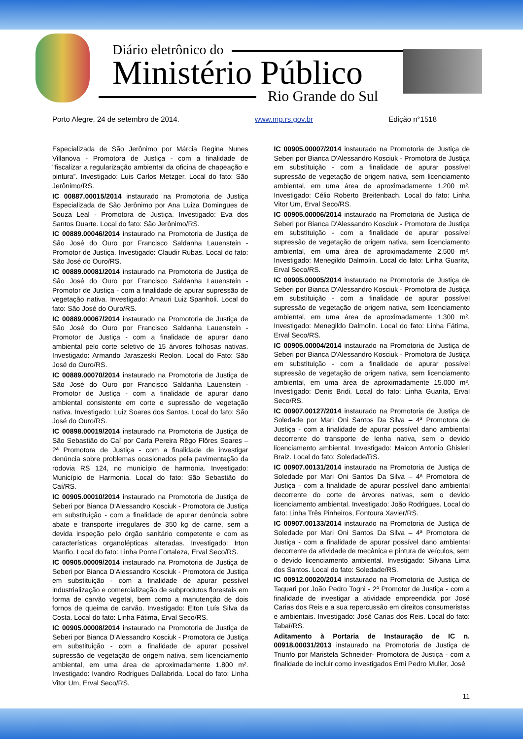Diário eletrônico do
Ministério Público
Rio Grande do Sul
Porto Alegre, 24 de setembro de 2014. www.mp.rs.gov.br Edição n°1518
Especializada de São Jerônimo por Márcia Regina Nunes Villanova - Promotora de Justiça - com a finalidade de "fiscalizar a regularização ambiental da oficina de chapeação e pintura”. Investigado: Luis Carlos Metzger. Local do fato: São Jerônimo/RS.
IC 00887.00015/2014 instaurado na Promotoria de Justiça Especializada de São Jerônimo por Ana Luiza Domingues de Souza Leal - Promotora de Justiça. Investigado: Eva dos Santos Duarte. Local do fato: São Jerônimo/RS.
IC 00889.00046/2014 instaurado na Promotoria de Justiça de São José do Ouro por Francisco Saldanha Lauenstein - Promotor de Justiça. Investigado: Claudir Rubas. Local do fato: São José do Ouro/RS.
IC 00889.00081/2014 instaurado na Promotoria de Justiça de São José do Ouro por Francisco Saldanha Lauenstein - Promotor de Justiça - com a finalidade de apurar supressão de vegetação nativa. Investigado: Amauri Luiz Spanholi. Local do fato: São José do Ouro/RS.
IC 00889.00067/2014 instaurado na Promotoria de Justiça de São José do Ouro por Francisco Saldanha Lauenstein - Promotor de Justiça - com a finalidade de apurar dano ambiental pelo corte seletivo de 15 árvores folhosas nativas. Investigado: Armando Jaraszeski Reolon. Local do Fato: São José do Ouro/RS.
IC 00889.00070/2014 instaurado na Promotoria de Justiça de São José do Ouro por Francisco Saldanha Lauenstein - Promotor de Justiça - com a finalidade de apurar dano ambiental consistente em corte e supressão de vegetação nativa. Investigado: Luiz Soares dos Santos. Local do fato: São José do Ouro/RS.
IC 00898.00019/2014 instaurado na Promotoria de Justiça de São Sebastião do Caí por Carla Pereira Rêgo Flôres Soares – 2ª Promotora de Justiça - com a finalidade de investigar denúncia sobre problemas ocasionados pela pavimentação da rodovia RS 124, no município de harmonia. Investigado: Município de Harmonia. Local do fato: São Sebastião do Caí/RS.
IC 00905.00010/2014 instaurado na Promotoria de Justiça de Seberi por Bianca D'Alessandro Kosciuk - Promotora de Justiça em substituição - com a finalidade de apurar denúncia sobre abate e transporte irregulares de 350 kg de carne, sem a devida inspeção pelo órgão sanitário competente e com as características organolépticas alteradas. Investigado: Irton Manfio. Local do fato: Linha Ponte Fortaleza, Erval Seco/RS.
IC 00905.00009/2014 instaurado na Promotoria de Justiça de Seberi por Bianca D'Alessandro Kosciuk - Promotora de Justiça em substituição - com a finalidade de apurar possível industrialização e comercialização de subprodutos florestais em forma de carvão vegetal, bem como a manutenção de dois fornos de queima de carvão. Investigado: Elton Luís Silva da Costa. Local do fato: Linha Fátima, Erval Seco/RS.
IC 00905.00008/2014 instaurado na Promotoria de Justiça de Seberi por Bianca D'Alessandro Kosciuk - Promotora de Justiça em substituição - com a finalidade de apurar possível supressão de vegetação de origem nativa, sem licenciamento ambiental, em uma área de aproximadamente 1.800 m². Investigado: Ivandro Rodrigues Dallabrida. Local do fato: Linha Vitor Um, Erval Seco/RS.
IC 00905.00007/2014 instaurado na Promotoria de Justiça de Seberi por Bianca D'Alessandro Kosciuk - Promotora de Justiça em substituição - com a finalidade de apurar possível supressão de vegetação de origem nativa, sem licenciamento ambiental, em uma área de aproximadamente 1.200 m². Investigado: Célio Roberto Breitenbach. Local do fato: Linha Vitor Um, Erval Seco/RS.
IC 00905.00006/2014 instaurado na Promotoria de Justiça de Seberi por Bianca D'Alessandro Kosciuk - Promotora de Justiça em substituição - com a finalidade de apurar possível supressão de vegetação de origem nativa, sem licenciamento ambiental, em uma área de aproximadamente 2.500 m². Investigado: Menegildo Dalmolin. Local do fato: Linha Guarita, Erval Seco/RS.
IC 00905.00005/2014 instaurado na Promotoria de Justiça de Seberi por Bianca D'Alessandro Kosciuk - Promotora de Justiça em substituição - com a finalidade de apurar possível supressão de vegetação de origem nativa, sem licenciamento ambiental, em uma área de aproximadamente 1.300 m². Investigado: Menegildo Dalmolin. Local do fato: Linha Fátima, Erval Seco/RS.
IC 00905.00004/2014 instaurado na Promotoria de Justiça de Seberi por Bianca D'Alessandro Kosciuk - Promotora de Justiça em substituição - com a finalidade de apurar possível supressão de vegetação de origem nativa, sem licenciamento ambiental, em uma área de aproximadamente 15.000 m². Investigado: Denis Bridi. Local do fato: Linha Guarita, Erval Seco/RS.
IC 00907.00127/2014 instaurado na Promotoria de Justiça de Soledade por Mari Oni Santos Da Silva – 4ª Promotora de Justiça - com a finalidade de apurar possível dano ambiental decorrente do transporte de lenha nativa, sem o devido licenciamento ambiental. Investigado: Maicon Antonio Ghisleri Braiz. Local do fato: Soledade/RS.
IC 00907.00131/2014 instaurado na Promotoria de Justiça de Soledade por Mari Oni Santos Da Silva – 4ª Promotora de Justiça - com a finalidade de apurar possível dano ambiental decorrente do corte de árvores nativas, sem o devido licenciamento ambiental. Investigado: João Rodrigues. Local do fato: Linha Três Pinheiros, Fontoura Xavier/RS.
IC 00907.00133/2014 instaurado na Promotoria de Justiça de Soledade por Mari Oni Santos Da Silva – 4ª Promotora de Justiça - com a finalidade de apurar possível dano ambiental decorrente da atividade de mecânica e pintura de veículos, sem o devido licenciamento ambiental. Investigado: Silvana Lima dos Santos. Local do fato: Soledade/RS.
IC 00912.00020/2014 instaurado na Promotoria de Justiça de Taquari por João Pedro Togni - 2º Promotor de Justiça - com a finalidade de investigar a atividade empreendida por José Carias dos Reis e a sua repercussão em direitos consumeristas e ambientais. Investigado: José Carias dos Reis. Local do fato: Tabaí/RS.
Aditamento à Portaria de Instauração de IC n. 00918.00031/2013 instaurado na Promotoria de Justiça de Triunfo por Maristela Schneider- Promotora de Justiça - com a finalidade de incluir como investigados Erni Pedro Muller, José
11